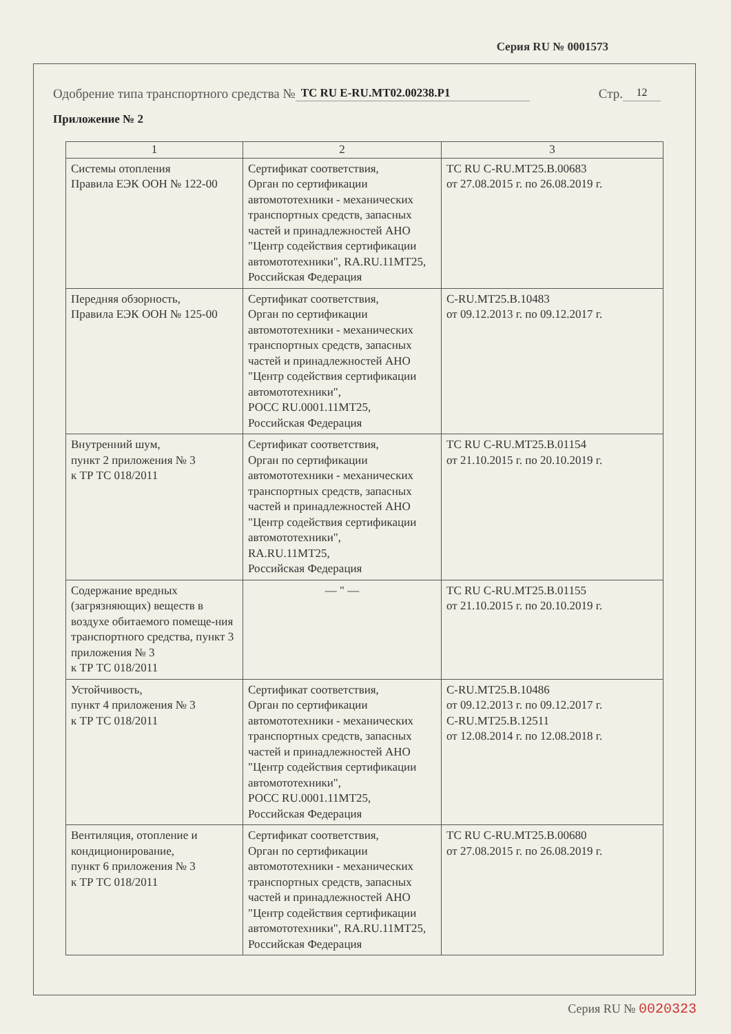Серия RU № 0001573
Одобрение типа транспортного средства № ТС RU E-RU.MT02.00238.P1 Стр. 12
Приложение № 2
| 1 | 2 | 3 |
| --- | --- | --- |
| Системы отопления Правила ЕЭК ООН № 122-00 | Сертификат соответствия, Орган по сертификации автомототехники - механических транспортных средств, запасных частей и принадлежностей АНО "Центр содействия сертификации автомототехники", RA.RU.11MT25, Российская Федерация | ТС RU C-RU.MT25.B.00683 от 27.08.2015 г. по 26.08.2019 г. |
| Передняя обзорность, Правила ЕЭК ООН № 125-00 | Сертификат соответствия, Орган по сертификации автомототехники - механических транспортных средств, запасных частей и принадлежностей АНО "Центр содействия сертификации автомототехники", РОСС RU.0001.11MT25, Российская Федерация | C-RU.MT25.B.10483 от 09.12.2013 г. по 09.12.2017 г. |
| Внутренний шум, пункт 2 приложения № 3 к ТР ТС 018/2011 | Сертификат соответствия, Орган по сертификации автомототехники - механических транспортных средств, запасных частей и принадлежностей АНО "Центр содействия сертификации автомототехники", RA.RU.11MT25, Российская Федерация | ТС RU C-RU.MT25.B.01154 от 21.10.2015 г. по 20.10.2019 г. |
| Содержание вредных (загрязняющих) веществ в воздухе обитаемого помеще-ния транспортного средства, пункт 3 приложения № 3 к ТР ТС 018/2011 | — " — | ТС RU C-RU.MT25.B.01155 от 21.10.2015 г. по 20.10.2019 г. |
| Устойчивость, пункт 4 приложения № 3 к ТР ТС 018/2011 | Сертификат соответствия, Орган по сертификации автомототехники - механических транспортных средств, запасных частей и принадлежностей АНО "Центр содействия сертификации автомототехники", РОСС RU.0001.11MT25, Российская Федерация | C-RU.MT25.B.10486 от 09.12.2013 г. по 09.12.2017 г. C-RU.MT25.B.12511 от 12.08.2014 г. по 12.08.2018 г. |
| Вентиляция, отопление и кондиционирование, пункт 6 приложения № 3 к ТР ТС 018/2011 | Сертификат соответствия, Орган по сертификации автомототехники - механических транспортных средств, запасных частей и принадлежностей АНО "Центр содействия сертификации автомототехники", RA.RU.11MT25, Российская Федерация | ТС RU C-RU.MT25.B.00680 от 27.08.2015 г. по 26.08.2019 г. |
Серия RU № 0020323